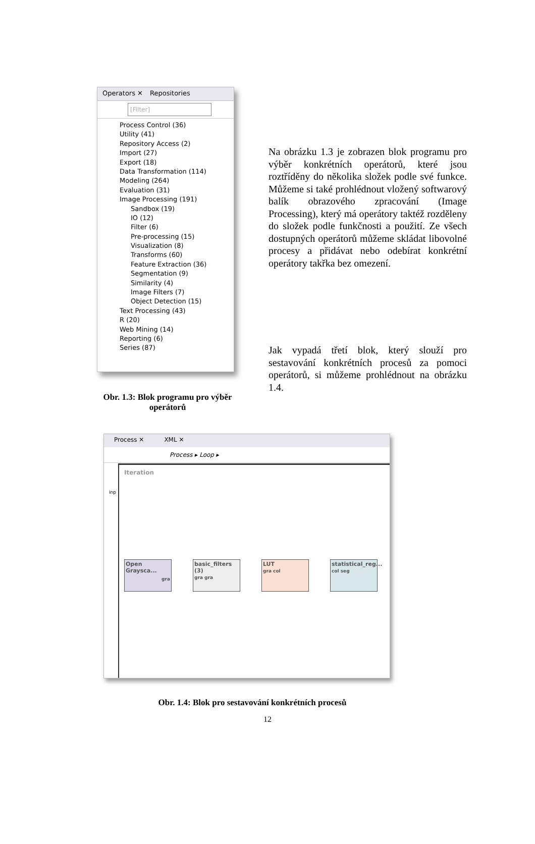Operators ✕ Repositories
[Filter]
Process Control (36)
Utility (41)
Repository Access (2)
Import (27)
Export (18)
Data Transformation (114)
Modeling (264)
Evaluation (31)
Image Processing (191)
Sandbox (19)
IO (12)
Filter (6)
Pre-processing (15)
Visualization (8)
Transforms (60)
Feature Extraction (36)
Segmentation (9)
Similarity (4)
Image Filters (7)
Object Detection (15)
Text Processing (43)
R (20)
Web Mining (14)
Reporting (6)
Series (87)
Obr. 1.3: Blok programu pro výběr operátorů
Na obrázku 1.3 je zobrazen blok programu pro výběr konkrétních operátorů, které jsou roztříděny do několika složek podle své funkce. Můžeme si také prohlédnout vložený softwarový balík obrazového zpracování (Image Processing), který má operátory taktéž rozděleny do složek podle funkčnosti a použití. Ze všech dostupných operátorů můžeme skládat libovolné procesy a přidávat nebo odebírat konkrétní operátory takřka bez omezení.
Jak vypadá třetí blok, který slouží pro sestavování konkrétních procesů za pomoci operátorů, si můžeme prohlédnout na obrázku 1.4.
Process ✕ XML ✕
Process ▸ Loop ▸
Iteration
inp
Open Graysca... gra
basic_filters (3)
gra gra
LUT
gra col
statistical_reg...
col seg
Obr. 1.4: Blok pro sestavování konkrétních procesů
12